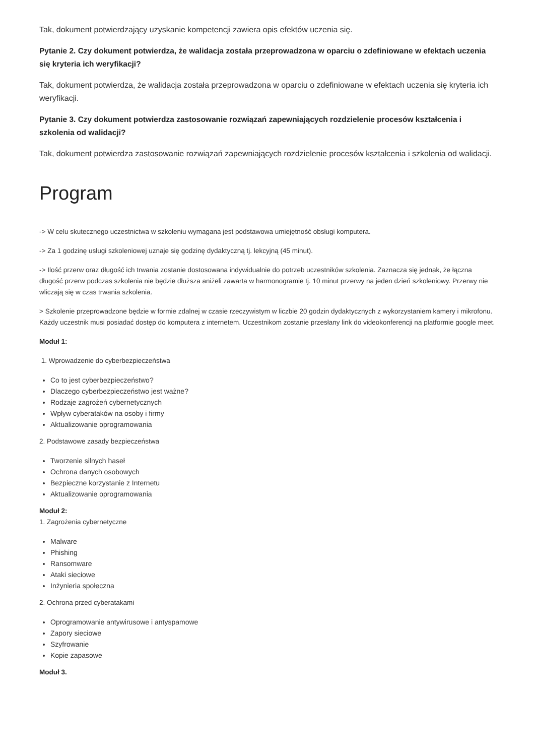Tak, dokument potwierdzający uzyskanie kompetencji zawiera opis efektów uczenia się.
Pytanie 2. Czy dokument potwierdza, że walidacja została przeprowadzona w oparciu o zdefiniowane w efektach uczenia się kryteria ich weryfikacji?
Tak, dokument potwierdza, że walidacja została przeprowadzona w oparciu o zdefiniowane w efektach uczenia się kryteria ich weryfikacji.
Pytanie 3. Czy dokument potwierdza zastosowanie rozwiązań zapewniających rozdzielenie procesów kształcenia i szkolenia od walidacji?
Tak, dokument potwierdza zastosowanie rozwiązań zapewniających rozdzielenie procesów kształcenia i szkolenia od walidacji.
Program
-> W celu skutecznego uczestnictwa w szkoleniu wymagana jest podstawowa umiejętność obsługi komputera.
-> Za 1 godzinę usługi szkoleniowej uznaje się godzinę dydaktyczną tj. lekcyjną (45 minut).
-> Ilość przerw oraz długość ich trwania zostanie dostosowana indywidualnie do potrzeb uczestników szkolenia. Zaznacza się jednak, że łączna długość przerw podczas szkolenia nie będzie dłuższa aniżeli zawarta w harmonogramie tj. 10 minut przerwy na jeden dzień szkoleniowy. Przerwy nie wliczają się w czas trwania szkolenia.
> Szkolenie przeprowadzone będzie w formie zdalnej w czasie rzeczywistym w liczbie 20 godzin dydaktycznych z wykorzystaniem kamery i mikrofonu. Każdy uczestnik musi posiadać dostęp do komputera z internetem. Uczestnikom zostanie przesłany link do videokonferencji na platformie google meet.
Moduł 1:
1. Wprowadzenie do cyberbezpieczeństwa
Co to jest cyberbezpieczeństwo?
Dlaczego cyberbezpieczeństwo jest ważne?
Rodzaje zagrożeń cybernetycznych
Wpływ cyberataków na osoby i firmy
Aktualizowanie oprogramowania
2. Podstawowe zasady bezpieczeństwa
Tworzenie silnych haseł
Ochrona danych osobowych
Bezpieczne korzystanie z Internetu
Aktualizowanie oprogramowania
Moduł 2:
1. Zagrożenia cybernetyczne
Malware
Phishing
Ransomware
Ataki sieciowe
Inżynieria społeczna
2. Ochrona przed cyberatakami
Oprogramowanie antywirusowe i antyspamowe
Zapory sieciowe
Szyfrowanie
Kopie zapasowe
Moduł 3.